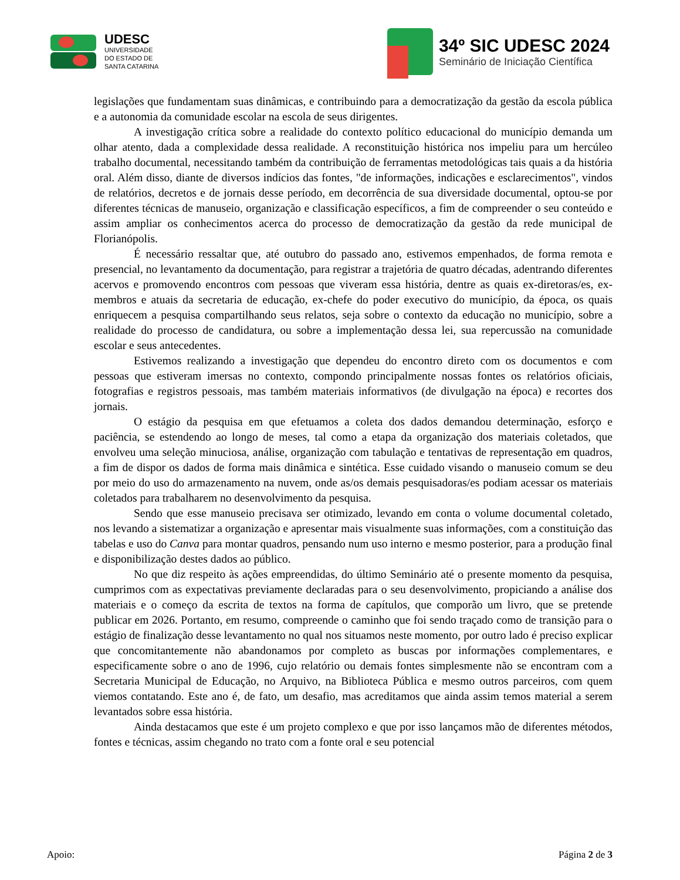UDESC
UNIVERSIDADE
DO ESTADO DE
SANTA CATARINA
34º SIC UDESC 2024
Seminário de Iniciação Científica
legislações que fundamentam suas dinâmicas, e contribuindo para a democratização da gestão da escola pública e a autonomia da comunidade escolar na escola de seus dirigentes.
A investigação crítica sobre a realidade do contexto político educacional do município demanda um olhar atento, dada a complexidade dessa realidade. A reconstituição histórica nos impeliu para um hercúleo trabalho documental, necessitando também da contribuição de ferramentas metodológicas tais quais a da história oral. Além disso, diante de diversos indícios das fontes, "de informações, indicações e esclarecimentos", vindos de relatórios, decretos e de jornais desse período, em decorrência de sua diversidade documental, optou-se por diferentes técnicas de manuseio, organização e classificação específicos, a fim de compreender o seu conteúdo e assim ampliar os conhecimentos acerca do processo de democratização da gestão da rede municipal de Florianópolis.
É necessário ressaltar que, até outubro do passado ano, estivemos empenhados, de forma remota e presencial, no levantamento da documentação, para registrar a trajetória de quatro décadas, adentrando diferentes acervos e promovendo encontros com pessoas que viveram essa história, dentre as quais ex-diretoras/es, ex-membros e atuais da secretaria de educação, ex-chefe do poder executivo do município, da época, os quais enriquecem a pesquisa compartilhando seus relatos, seja sobre o contexto da educação no município, sobre a realidade do processo de candidatura, ou sobre a implementação dessa lei, sua repercussão na comunidade escolar e seus antecedentes.
Estivemos realizando a investigação que dependeu do encontro direto com os documentos e com pessoas que estiveram imersas no contexto, compondo principalmente nossas fontes os relatórios oficiais, fotografias e registros pessoais, mas também materiais informativos (de divulgação na época) e recortes dos jornais.
O estágio da pesquisa em que efetuamos a coleta dos dados demandou determinação, esforço e paciência, se estendendo ao longo de meses, tal como a etapa da organização dos materiais coletados, que envolveu uma seleção minuciosa, análise, organização com tabulação e tentativas de representação em quadros, a fim de dispor os dados de forma mais dinâmica e sintética. Esse cuidado visando o manuseio comum se deu por meio do uso do armazenamento na nuvem, onde as/os demais pesquisadoras/es podiam acessar os materiais coletados para trabalharem no desenvolvimento da pesquisa.
Sendo que esse manuseio precisava ser otimizado, levando em conta o volume documental coletado, nos levando a sistematizar a organização e apresentar mais visualmente suas informações, com a constituição das tabelas e uso do Canva para montar quadros, pensando num uso interno e mesmo posterior, para a produção final e disponibilização destes dados ao público.
No que diz respeito às ações empreendidas, do último Seminário até o presente momento da pesquisa, cumprimos com as expectativas previamente declaradas para o seu desenvolvimento, propiciando a análise dos materiais e o começo da escrita de textos na forma de capítulos, que comporão um livro, que se pretende publicar em 2026. Portanto, em resumo, compreende o caminho que foi sendo traçado como de transição para o estágio de finalização desse levantamento no qual nos situamos neste momento, por outro lado é preciso explicar que concomitantemente não abandonamos por completo as buscas por informações complementares, e especificamente sobre o ano de 1996, cujo relatório ou demais fontes simplesmente não se encontram com a Secretaria Municipal de Educação, no Arquivo, na Biblioteca Pública e mesmo outros parceiros, com quem viemos contatando. Este ano é, de fato, um desafio, mas acreditamos que ainda assim temos material a serem levantados sobre essa história.
Ainda destacamos que este é um projeto complexo e que por isso lançamos mão de diferentes métodos, fontes e técnicas, assim chegando no trato com a fonte oral e seu potencial
Apoio: Página 2 de 3